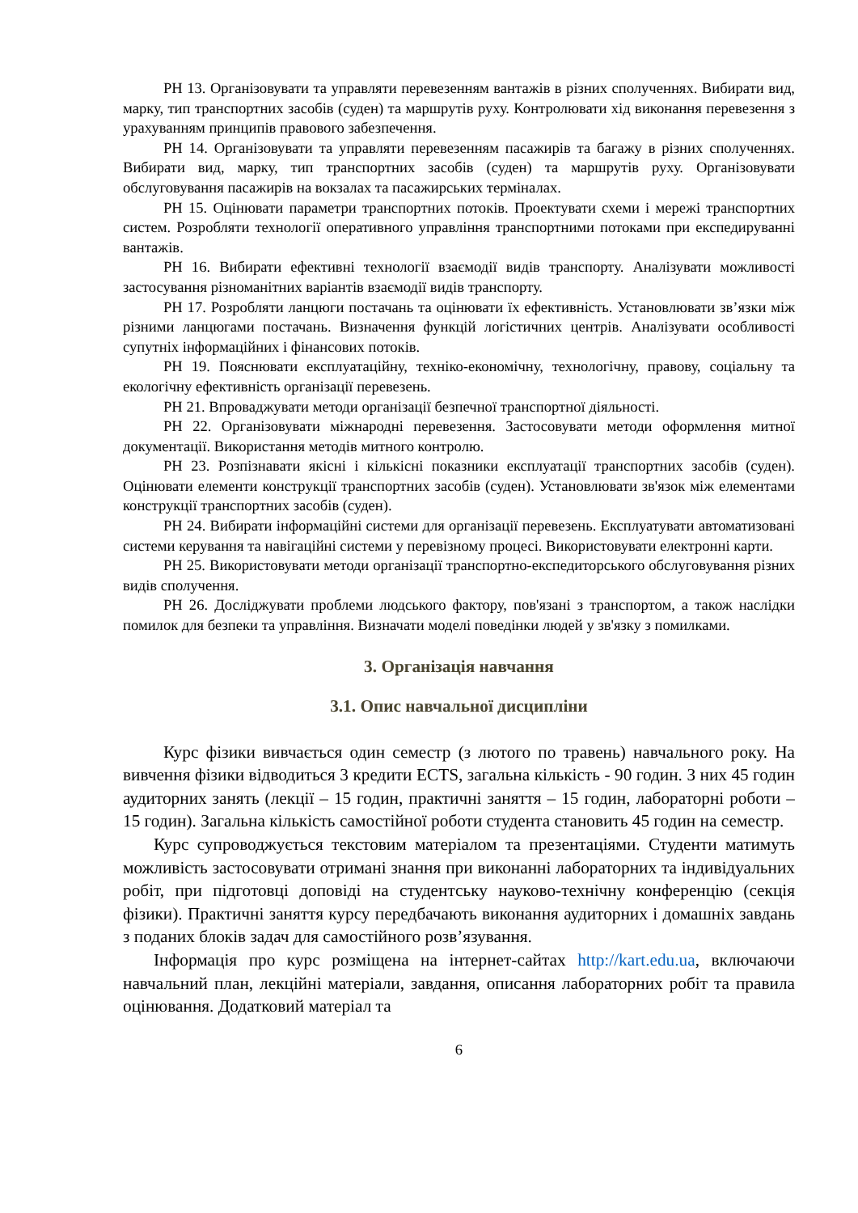РН 13. Організовувати та управляти перевезенням вантажів в різних сполученнях. Вибирати вид, марку, тип транспортних засобів (суден) та маршрутів руху. Контролювати хід виконання перевезення з урахуванням принципів правового забезпечення.
РН 14. Організовувати та управляти перевезенням пасажирів та багажу в різних сполученнях. Вибирати вид, марку, тип транспортних засобів (суден) та маршрутів руху. Організовувати обслуговування пасажирів на вокзалах та пасажирських терміналах.
РН 15. Оцінювати параметри транспортних потоків. Проектувати схеми і мережі транспортних систем. Розробляти технології оперативного управління транспортними потоками при експедируванні вантажів.
РН 16. Вибирати ефективні технології взаємодії видів транспорту. Аналізувати можливості застосування різноманітних варіантів взаємодії видів транспорту.
РН 17. Розробляти ланцюги постачань та оцінювати їх ефективність. Установлювати зв’язки між різними ланцюгами постачань. Визначення функцій логістичних центрів. Аналізувати особливості супутніх інформаційних і фінансових потоків.
РН 19. Пояснювати експлуатаційну, техніко-економічну, технологічну, правову, соціальну та екологічну ефективність організації перевезень.
РН 21. Впроваджувати методи організації безпечної транспортної діяльності.
РН 22. Організовувати міжнародні перевезення. Застосовувати методи оформлення митної документації. Використання методів митного контролю.
РН 23. Розпізнавати якісні і кількісні показники експлуатації транспортних засобів (суден). Оцінювати елементи конструкції транспортних засобів (суден). Установлювати зв'язок між елементами конструкції транспортних засобів (суден).
РН 24. Вибирати інформаційні системи для організації перевезень. Експлуатувати автоматизовані системи керування та навігаційні системи у перевізному процесі. Використовувати електронні карти.
РН 25. Використовувати методи організації транспортно-експедиторського обслуговування різних видів сполучення.
РН 26. Досліджувати проблеми людського фактору, пов'язані з транспортом, а також наслідки помилок для безпеки та управління. Визначати моделі поведінки людей у зв'язку з помилками.
3. Організація навчання
3.1. Опис навчальної дисципліни
Курс фізики вивчається один семестр (з лютого по травень) навчального року. На вивчення фізики відводиться 3 кредити ECTS, загальна кількість - 90 годин. З них 45 годин аудиторних занять (лекції – 15 годин, практичні заняття – 15 годин, лабораторні роботи – 15 годин). Загальна кількість самостійної роботи студента становить 45 годин на семестр.
Курс супроводжується текстовим матеріалом та презентаціями. Студенти матимуть можливість застосовувати отримані знання при виконанні лабораторних та індивідуальних робіт, при підготовці доповіді на студентську науково-технічну конференцію (секція фізики). Практичні заняття курсу передбачають виконання аудиторних і домашніх завдань з поданих блоків задач для самостійного розв’язування.
Інформація про курс розміщена на інтернет-сайтах http://kart.edu.ua, включаючи навчальний план, лекційні матеріали, завдання, описання лабораторних робіт та правила оцінювання. Додатковий матеріал та
6